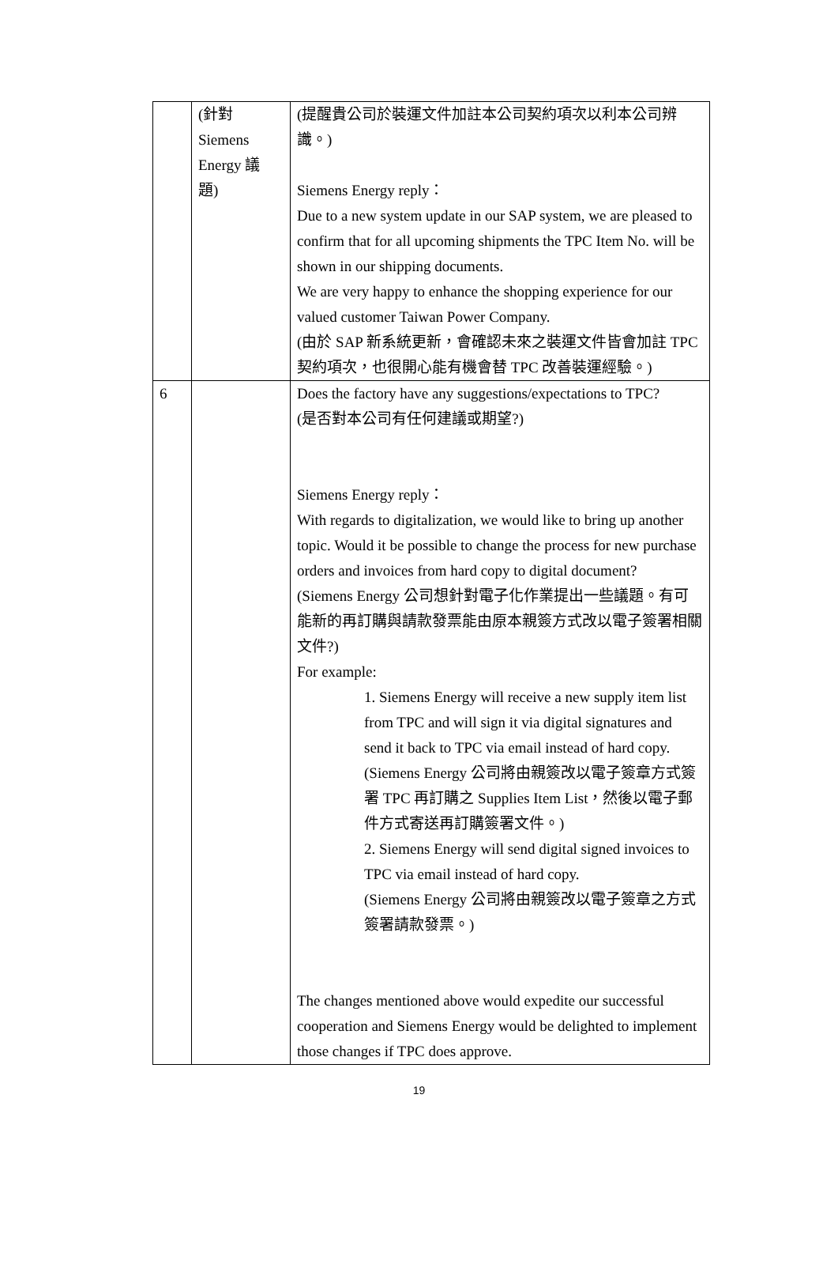| | (針對 Siemens Energy 議 題) | (提醒貴公司於裝運文件加註本公司契約項次以利本公司辨識。) Siemens Energy reply： Due to a new system update in our SAP system, we are pleased to confirm that for all upcoming shipments the TPC Item No. will be shown in our shipping documents. We are very happy to enhance the shopping experience for our valued customer Taiwan Power Company. (由於 SAP 新系統更新，會確認未來之裝運文件皆會加註 TPC 契約項次，也很開心能有機會替 TPC 改善裝運經驗。) |
| 6 | | Does the factory have any suggestions/expectations to TPC? (是否對本公司有任何建議或期望?) Siemens Energy reply： With regards to digitalization, we would like to bring up another topic. Would it be possible to change the process for new purchase orders and invoices from hard copy to digital document? (Siemens Energy 公司想針對電子化作業提出一些議題。有可能新的再訂購與請款發票能由原本親簽方式改以電子簽署相關文件?) For example: 1. Siemens Energy will receive a new supply item list from TPC and will sign it via digital signatures and send it back to TPC via email instead of hard copy. (Siemens Energy 公司將由親簽改以電子簽章方式簽署 TPC 再訂購之 Supplies Item List，然後以電子郵件方式寄送再訂購簽署文件。) 2. Siemens Energy will send digital signed invoices to TPC via email instead of hard copy. (Siemens Energy 公司將由親簽改以電子簽章之方式簽署請款發票。) The changes mentioned above would expedite our successful cooperation and Siemens Energy would be delighted to implement those changes if TPC does approve. |
19